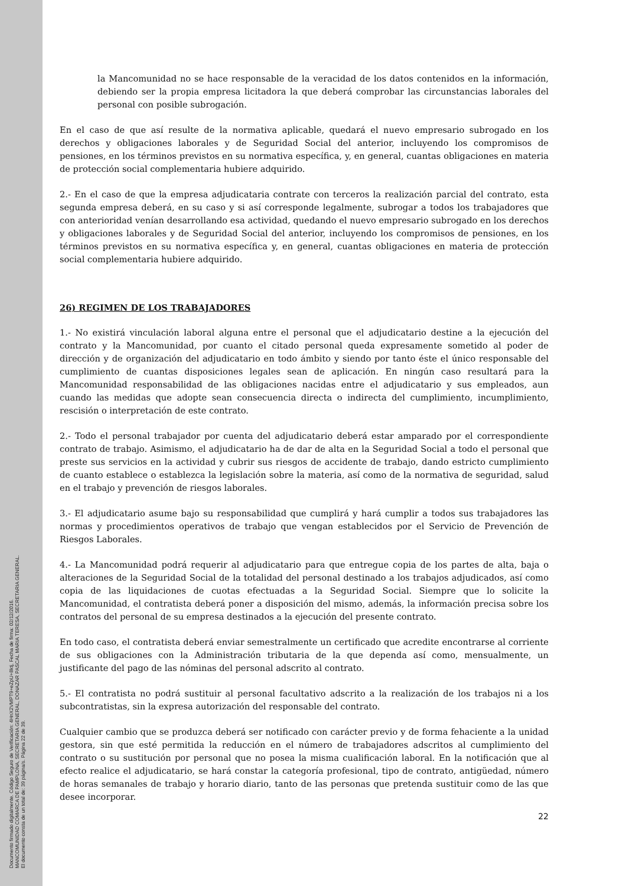Documento firmado digitalmente. Código Seguro de Verificación: 4HnX2VMPT9+eZpU+8ktj, Fecha de firma: 02/12/2016.
MANCOMUNIDAD COMARCA DE PAMPLONA, SECRETARIA GENERAL, DONAZAR PASCAL MARIA TERESA, SECRETARIA GENERAL.
El documento consta de un total de: 39 página/s. Página 22 de 39.
la Mancomunidad no se hace responsable de la veracidad de los datos contenidos en la información, debiendo ser la propia empresa licitadora la que deberá comprobar las circunstancias laborales del personal con posible subrogación.
En el caso de que así resulte de la normativa aplicable, quedará el nuevo empresario subrogado en los derechos y obligaciones laborales y de Seguridad Social del anterior, incluyendo los compromisos de pensiones, en los términos previstos en su normativa específica, y, en general, cuantas obligaciones en materia de protección social complementaria hubiere adquirido.
2.- En el caso de que la empresa adjudicataria contrate con terceros la realización parcial del contrato, esta segunda empresa deberá, en su caso y si así corresponde legalmente, subrogar a todos los trabajadores que con anterioridad venían desarrollando esa actividad, quedando el nuevo empresario subrogado en los derechos y obligaciones laborales y de Seguridad Social del anterior, incluyendo los compromisos de pensiones, en los términos previstos en su normativa específica y, en general, cuantas obligaciones en materia de protección social complementaria hubiere adquirido.
26) REGIMEN DE LOS TRABAJADORES
1.- No existirá vinculación laboral alguna entre el personal que el adjudicatario destine a la ejecución del contrato y la Mancomunidad, por cuanto el citado personal queda expresamente sometido al poder de dirección y de organización del adjudicatario en todo ámbito y siendo por tanto éste el único responsable del cumplimiento de cuantas disposiciones legales sean de aplicación. En ningún caso resultará para la Mancomunidad responsabilidad de las obligaciones nacidas entre el adjudicatario y sus empleados, aun cuando las medidas que adopte sean consecuencia directa o indirecta del cumplimiento, incumplimiento, rescisión o interpretación de este contrato.
2.- Todo el personal trabajador por cuenta del adjudicatario deberá estar amparado por el correspondiente contrato de trabajo. Asimismo, el adjudicatario ha de dar de alta en la Seguridad Social a todo el personal que preste sus servicios en la actividad y cubrir sus riesgos de accidente de trabajo, dando estricto cumplimiento de cuanto establece o establezca la legislación sobre la materia, así como de la normativa de seguridad, salud en el trabajo y prevención de riesgos laborales.
3.- El adjudicatario asume bajo su responsabilidad que cumplirá y hará cumplir a todos sus trabajadores las normas y procedimientos operativos de trabajo que vengan establecidos por el Servicio de Prevención de Riesgos Laborales.
4.- La Mancomunidad podrá requerir al adjudicatario para que entregue copia de los partes de alta, baja o alteraciones de la Seguridad Social de la totalidad del personal destinado a los trabajos adjudicados, así como copia de las liquidaciones de cuotas efectuadas a la Seguridad Social. Siempre que lo solicite la Mancomunidad, el contratista deberá poner a disposición del mismo, además, la información precisa sobre los contratos del personal de su empresa destinados a la ejecución del presente contrato.
En todo caso, el contratista deberá enviar semestralmente un certificado que acredite encontrarse al corriente de sus obligaciones con la Administración tributaria de la que dependa así como, mensualmente, un justificante del pago de las nóminas del personal adscrito al contrato.
5.- El contratista no podrá sustituir al personal facultativo adscrito a la realización de los trabajos ni a los subcontratistas, sin la expresa autorización del responsable del contrato.
Cualquier cambio que se produzca deberá ser notificado con carácter previo y de forma fehaciente a la unidad gestora, sin que esté permitida la reducción en el número de trabajadores adscritos al cumplimiento del contrato o su sustitución por personal que no posea la misma cualificación laboral. En la notificación que al efecto realice el adjudicatario, se hará constar la categoría profesional, tipo de contrato, antigüedad, número de horas semanales de trabajo y horario diario, tanto de las personas que pretenda sustituir como de las que desee incorporar.
22